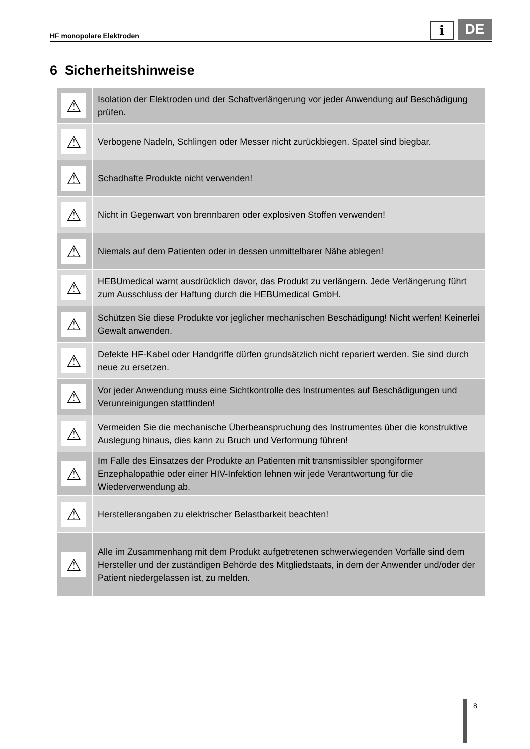HF monopolare Elektroden
i
DE
6 Sicherheitshinweise
| ⚠ | Isolation der Elektroden und der Schaftverlängerung vor jeder Anwendung auf Beschädigung prüfen. |
| ⚠ | Verbogene Nadeln, Schlingen oder Messer nicht zurückbiegen. Spatel sind biegbar. |
| ⚠ | Schadhafte Produkte nicht verwenden! |
| ⚠ | Nicht in Gegenwart von brennbaren oder explosiven Stoffen verwenden! |
| ⚠ | Niemals auf dem Patienten oder in dessen unmittelbarer Nähe ablegen! |
| ⚠ | HEBUmedical warnt ausdrücklich davor, das Produkt zu verlängern. Jede Verlängerung führt zum Ausschluss der Haftung durch die HEBUmedical GmbH. |
| ⚠ | Schützen Sie diese Produkte vor jeglicher mechanischen Beschädigung! Nicht werfen! Keinerlei Gewalt anwenden. |
| ⚠ | Defekte HF-Kabel oder Handgriffe dürfen grundsätzlich nicht repariert werden. Sie sind durch neue zu ersetzen. |
| ⚠ | Vor jeder Anwendung muss eine Sichtkontrolle des Instrumentes auf Beschädigungen und Verunreinigungen stattfinden! |
| ⚠ | Vermeiden Sie die mechanische Überbeanspruchung des Instrumentes über die konstruktive Auslegung hinaus, dies kann zu Bruch und Verformung führen! |
| ⚠ | Im Falle des Einsatzes der Produkte an Patienten mit transmissibler spongiformer Enzephalopathie oder einer HIV-Infektion lehnen wir jede Verantwortung für die Wiederverwendung ab. |
| ⚠ | Herstellerangaben zu elektrischer Belastbarkeit beachten! |
| ⚠ | Alle im Zusammenhang mit dem Produkt aufgetretenen schwerwiegenden Vorfälle sind dem Hersteller und der zuständigen Behörde des Mitgliedstaats, in dem der Anwender und/oder der Patient niedergelassen ist, zu melden. |
8